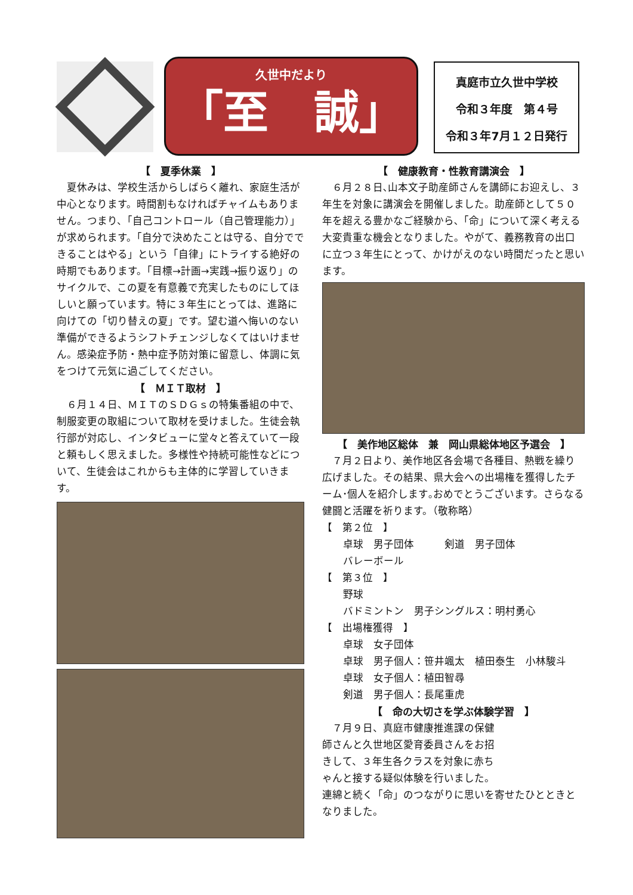久世中だより
「至　誠」
真庭市立久世中学校
令和３年度　第４号
令和３年7月１２日発行
【　夏季休業　】
　夏休みは、学校生活からしばらく離れ、家庭生活が中心となります。時間割もなければチャイムもありません。つまり、「自己コントロール（自己管理能力）」が求められます。「自分で決めたことは守る、自分でできることはやる」という「自律」にトライする絶好の時期でもあります。「目標→計画→実践→振り返り」のサイクルで、この夏を有意義で充実したものにしてほしいと願っています。特に３年生にとっては、進路に向けての「切り替えの夏」です。望む道へ悔いのない準備ができるようシフトチェンジしなくてはいけません。感染症予防・熱中症予防対策に留意し、体調に気をつけて元気に過ごしてください。
【　ＭＩＴ取材　】
　６月１４日、ＭＩＴのＳＤＧｓの特集番組の中で、制服変更の取組について取材を受けました。生徒会執行部が対応し、インタビューに堂々と答えていて一段と頼もしく思えました。多様性や持続可能性などについて、生徒会はこれからも主体的に学習していきます。
【　健康教育・性教育講演会　】
　６月２８日､山本文子助産師さんを講師にお迎えし、３年生を対象に講演会を開催しました。助産師として５０年を超える豊かなご経験から､「命」について深く考える大変貴重な機会となりました。やがて、義務教育の出口に立つ３年生にとって、かけがえのない時間だったと思います。
【　美作地区総体　兼　岡山県総体地区予選会　】
　７月２日より、美作地区各会場で各種目、熱戦を繰り広げました。その結果、県大会への出場権を獲得したチーム･個人を紹介します｡おめでとうございます。さらなる健闘と活躍を祈ります。（敬称略）
【　第２位　】
卓球　男子団体　　　剣道　男子団体
バレーボール
【　第３位　】
野球
バドミントン　男子シングルス：明村勇心
【　出場権獲得　】
卓球　女子団体
卓球　男子個人：笹井颯太　植田泰生　小林駿斗
卓球　女子個人：植田智尋
剣道　男子個人：長尾重虎
【　命の大切さを学ぶ体験学習　】
　７月９日、真庭市健康推進課の保健師さんと久世地区愛育委員さんをお招きして、３年生各クラスを対象に赤ちゃんと接する疑似体験を行いました。
連綿と続く「命」のつながりに思いを寄せたひとときとなりました。